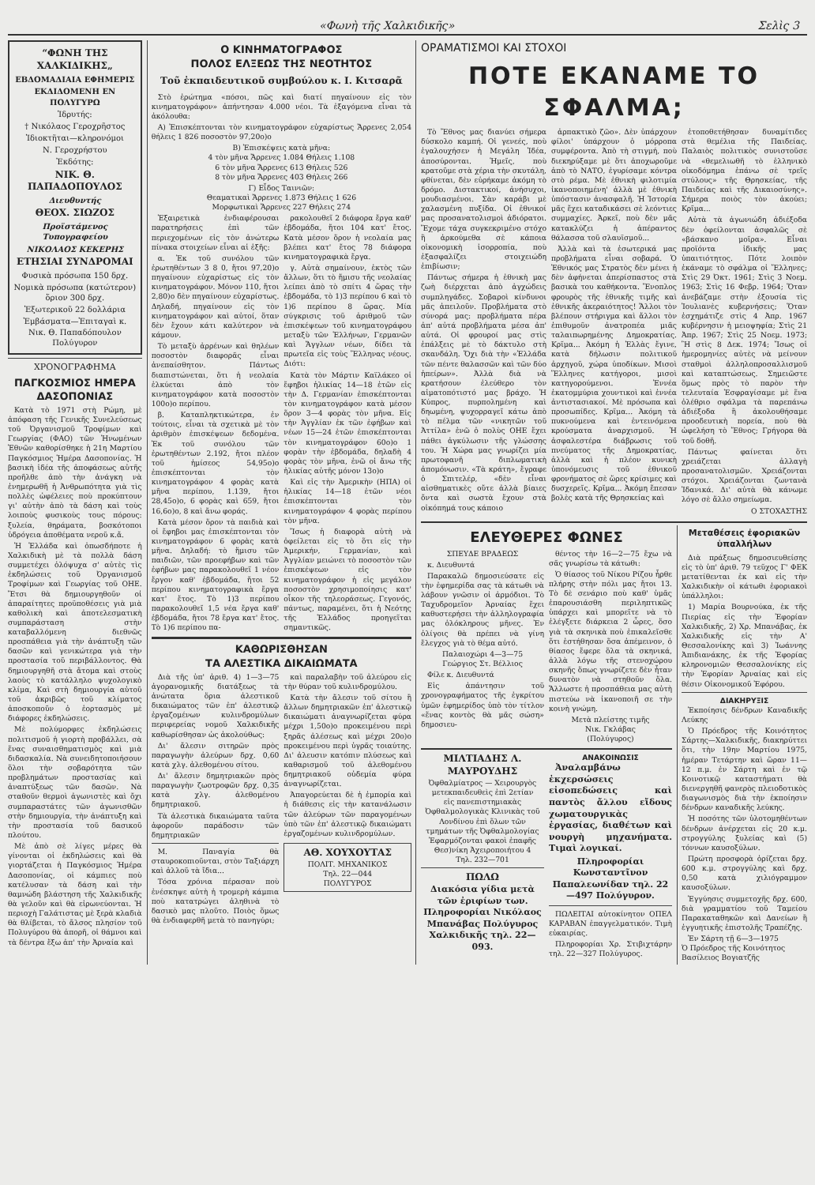«Φωνὴ τῆς Χαλκιδικῆς» Σελὶς 3
“ΦΩΝΗ ΤΗΣ ΧΑΛΚΙΔΙΚΗΣ„
ΕΒΔΟΜΑΔΙΑΙΑ ΕΦΗΜΕΡΙΣ
ΕΚΔΙΔΟΜΕΝΗ ΕΝ ΠΟΛΥΓΥΡΩ
Ἱδρυτής:
† Νικόλαος Γεροχρῆστος
Ἰδιοκτῆται—κληρονόμοι
Ν. Γεροχρήστου
Ἐκδότης:
ΝΙΚ. Θ. ΠΑΠΑΔΟΠΟΥΛΟΣ
Διευθυντής
ΘΕΟΧ. ΣΙΩΖΟΣ
Προϊστάμενος Τυπογραφείου
ΝΙΚΟΛΑΟΣ ΚΕΚΕΡΗΣ
ΕΤΗΣΙΑΙ ΣΥΝΔΡΟΜΑΙ
Φυσικὰ πρόσωπα 150 δρχ.
Νομικὰ πρόσωπα (κατώτερον) ὅριον 300 δρχ.
Ἐξωτερικοῦ 22 δολλάρια
Ἐμβάσματα—Ἐπιταγαὶ κ. Νικ. Θ. Παπαδόπουλον Πολύγυρον
ΧΡΟΝΟΓΡΑΦΗΜΑ
ΠΑΓΚΟΣΜΙΟΣ ΗΜΕΡΑ ΔΑΣΟΠΟΝΙΑΣ
Κατὰ τὸ 1971 στὴ Ρώμη, μὲ ἀπόφαση τῆς Γενικῆς Συνελεύσεως τοῦ Ὀργανισμοῦ Τροφίμων καὶ Γεωργίας (ΦΑΟ) τῶν Ἡνωμένων Ἐθνῶν καθορίσθηκε ἡ 21η Μαρτίου Παγκόσμιος Ἡμέρα Δασοπονίας. Ἡ βασικὴ ἰδέα τῆς ἀποφάσεως αὐτῆς προῆλθε ἀπὸ τὴν ἀνάγκη νὰ ἐνημερωθῆ ἡ Ἀνθρωπότητα γιὰ τὶς πολλὲς ὠφέλειες ποὺ προκύπτουν γι' αὐτὴν ἀπὸ τὰ δάση καὶ τοὺς λοιποὺς φυσικοὺς τους πόρους: ξυλεία, θηράματα, βοσκότοποι ὑδρόγεια ἀποθέματα νεροῦ κ.ἄ.
Ἡ Ἑλλάδα καὶ ὁπωσδήποτε ἡ Χαλκιδικὴ μὲ τὰ πολλὰ δάση συμμετέχει ὁλόψυχα σ' αὐτὲς τὶς ἐκδηλώσεις τοῦ Ὀργανισμοῦ Τροφίμων καὶ Γεωργίας τοῦ ΟΗΕ. Ἔτσι θὰ δημιουργηθοῦν οἱ ἀπαραίτητες προϋποθέσεις γιὰ μιὰ καθολικὴ καὶ ἀποτελεσματικὴ συμπαράσταση στὴν καταβαλλόμενη διεθνῶς προσπάθεια γιὰ τὴν ἀνάπτυξη τῶν δασῶν καὶ γενικώτερα γιὰ τὴν προστασία τοῦ περιβάλλοντος. Θὰ δημιουργηθῆ στὰ ἄτομα καὶ στοὺς λαοὺς τὸ κατάλληλο ψυχολογικὸ κλίμα, Καὶ στὴ δημιουργία αὐτοῦ τοῦ ἀκριβῶς τοῦ κλίματος ἀποσκοποῦν ὁ ἑορτασμὸς μὲ διάφορες ἐκδηλώσεις.
Μὲ πολύμορφες ἐκδηλώσεις πολιτισμοῦ ἡ γιορτὴ προβάλλει, σὰ ἕνας συναισθηματισμὸς καὶ μιὰ διδασκαλία. Νὰ συνειδητοποιήσουν ὅλοι τὴν σοβαρότητα τῶν προβλημάτων προστασίας καὶ ἀναπτύξεως τῶν δασῶν. Νὰ σταθοῦν θερμοὶ ἀγωνιστὲς καὶ ὄχι συμπαραστάτες τῶν ἀγωνισθῶν στὴν δημιουργία, τὴν ἀνάπτυξη καὶ τὴν προστασία τοῦ δασικοῦ πλούτου.
Μὲ ἀπὸ σὲ λίγες μέρες θὰ γίνονται οἱ ἐκδηλώσεις καὶ θὰ γιορτάζεται ἡ Παγκόσμιος Ἡμέρα Δασοπονίας, οἱ κάμπιες ποὺ κατέλυσαν τὰ δάση καὶ τὴν θαμνώδη βλάστηση τῆς Χαλκιδικῆς θὰ γελοῦν καὶ θὰ εἰρωνεύονται. Ἡ περιοχὴ Γαλάτιστας μὲ ξερὰ κλαδιὰ θὰ θλίβεται, τὸ ἄλσος πλησίον τοῦ Πολυγύρου θὰ ἀπορῆ, οἱ θάμνοι καὶ τὰ δέντρα ἔξω ἀπ' τὴν Ἀρναία καὶ
Ο ΚΙΝΗΜΑΤΟΓΡΑΦΟΣ
ΠΟΛΟΣ ΕΛΞΕΩΣ ΤΗΣ ΝΕΟΤΗΤΟΣ
Τοῦ ἐκπαιδευτικοῦ συμβούλου κ. Ι. Κιτσαρᾶ
Στὸ ἐρώτημα «πόσοι, πῶς καὶ διατί πηγαίνουν εἰς τὸν κινηματογράφον» ἀπήντησαν 4.000 νέοι. Τὰ ἐξαγόμενα εἶναι τὰ ἀκόλουθα:
Α) Ἐπισκέπτονται τὸν κινηματογράφον εὐχαρίστως Ἄρρενες 2,054 θήλεις 1 826 ποσοστὸν 97,20ο)ο
Β) Ἐπισκέψεις κατὰ μῆνα:
4 τὸν μῆνα Ἄρρενες 1.084 Θήλεις 1.108
6 τὸν μῆνα Ἄρρενες 613 Θήλεις 526
8 τὸν μῆνα Ἄρρενες 403 Θήλεις 266
Γ) Εἶδος Ταινιῶν:
Θεαματικαὶ Ἄρρενες 1.873 Θήλεις 1 626
Μορφωτικαὶ Ἄρρενες 227 Θήλεις 274
Ἐξαιρετικὰ ἐνδιαφέρουσαι παρατηρήσεις ἐπὶ τῶν περιεχομένων εἰς τὸν ἀνώτερω πίνακα στοιχείων εἶναι αἱ ἑξῆς:
α. Ἐκ τοῦ συνόλου τῶν ἐρωτηθέντων 3 8 0, ἤτοι 97,20)ο πηγαίνουν εὐχαρίστως εἰς τὸν κινηματογράφον. Μόνον 110, ἤτοι 2,80)ο δὲν πηγαίνουν εὐχαρίστως. Δηλαδή, πηγαίνουν εἰς τὸν κινηματογράφον καὶ αὐτοί, ὅταν δὲν ἔχουν κάτι καλύτερον νὰ κάμουν.
Τὸ μεταξὺ ἀρρένων καὶ θηλέων ποσοστὸν διαφορᾶς εἶναι ἀνεπαίσθητον. Πάντως διαπιστώνεται, ὅτι ἡ νεολαία ἑλκύεται ἀπὸ τὸν κινηματογράφον κατὰ ποσοστὸν 100ο)ο περίπου.
β. Καταπληκτικώτερα, ἐν τούτοις, εἶναι τὰ σχετικὰ μὲ τὸν ἀριθμὸν ἐπισκέψεων δεδομένα. Ἐκ τοῦ συνόλου τῶν ἐρωτηθέντων 2.192, ἤτοι πλέον τοῦ ἡμίσεος 54,95ο)ο ἐπισκέπτονται τὸν κινηματογράφον 4 φορὰς κατὰ μῆνα περίπου, 1.139, ἤτοι 28,45ο)ο, 6 φορὰς καὶ 659, ἤτοι 16,6ο)ο, 8 καὶ ἄνω φοράς.
Κατὰ μέσον ὅρον τὰ παιδιὰ καὶ οἱ ἔφηβοι μας ἐπισκέπτονται τὸν κινηματογράφον 6 φορὰς κατὰ μῆνα. Δηλαδή: τὸ ἥμισυ τῶν παιδιῶν, τῶν προεφήβων καὶ τῶν ἐφήβων μας παρακολουθεῖ 1 νέον ἔργον καθ' ἑβδομάδα, ἤτοι 52 περίπου κινηματογραφικὰ ἔργα κατ' ἔτος. Τὸ 1)3 περίπου παρακολουθεῖ 1,5 νέα ἔργα καθ' ἑβδομάδα, ἤτοι 78 ἔργα κατ' ἔτος. Τὸ 1)6 περίπου πα-
ρακολουθεῖ 2 διάφορα ἔργα καθ' ἑβδομάδα, ἤτοι 104 κατ' ἔτος. Κατὰ μέσον ὅρον ἡ νεολαία μας βλέπει κατ' ἔτος 78 διάφορα κινηματογραφικὰ ἔργα.
γ. Αὐτὰ σημαίνουν, ἐκτὸς τῶν ἄλλων, ὅτι τὸ ἥμισυ τῆς νεολαίας λείπει ἀπὸ τὸ σπίτι 4 ὥρας τὴν ἑβδομάδα, τὸ 1)3 περίπου 6 καὶ τὸ 1)6 περίπου 8 ὥρας. Μία σύγκρισις τοῦ ἀριθμοῦ τῶν ἐπισκέψεων τοῦ κινηματογράφου μεταξὺ τῶν Ἑλλήνων, Γερμανῶν καὶ Ἄγγλων νέων, δίδει τὰ πρωτεῖα εἰς τοὺς Ἕλληνας νέους. Διότι:
Κατὰ τὸν Μάρτιν Καϊλάκεο οἱ ἔφηβοι ἡλικίας 14—18 ἐτῶν εἰς τὴν Δ. Γερμανίαν ἐπισκέπτονται τὸν κινηματογράφον κατὰ μέσον ὅρον 3—4 φορὰς τὸν μῆνα. Εἰς τὴν Ἀγγλίαν ἐκ τῶν ἐφήβων καὶ νέων 15—24 ἐτῶν ἐπισκέπτονται τὸν κινηματογράφον 60ο)ο 1 φορὰν τὴν ἑβδομάδα, δηλαδὴ 4 φορὰς τὸν μῆνα, ἐνῶ οἱ ἄνω τῆς ἡλικίας αὐτῆς μόνον 13ο)ο
Καὶ εἰς τὴν Ἀμερικὴν (ΗΠΑ) οἱ ἡλικίας 14—18 ἐτῶν νέοι ἐπισκέπτονται τὸν κινηματογράφον 4 φορὰς περίπου τὸν μῆνα.
Ἴσως ἡ διαφορὰ αὐτὴ νὰ ὀφείλεται εἰς τὸ ὅτι εἰς τὴν Ἀμερικήν, Γερμανίαν, καὶ Ἀγγλίαν μειώνει τὸ ποσοστὸν τῶν ἐπισκέψεων εἰς τὸν κινηματογράφον ἡ εἰς μεγάλον ποσοστὸν χρησιμοποίησις κατ' οἶκον τῆς τηλεοράσεως. Γεγονός, πάντως, παραμένει, ὅτι ἡ Νεότης τῆς Ἑλλάδος προηγεῖται σημαντικῶς.
ΚΑΘΩΡΙΣΘΗΣΑΝ
ΤΑ ΑΛΕΣΤΙΚΑ ΔΙΚΑΙΩΜΑΤΑ
Διὰ τῆς ὑπ' ἀριθ. 4) 1—3—75 ἀγορανομικῆς διατάξεως τὰ ἀνώτατα ὅρια ἀλεστικοῦ δικαιώματος τῶν ἐπ' ἀλεστικῷ ἐργαζομένων κυλινδρομύλων περιφερείας νομοῦ Χαλκιδικῆς καθωρίσθησαν ὡς ἀκολούθως:
Δι' ἄλεσιν σιτηρῶν πρὸς παραγωγὴν ἀλεύρων δρχ. 0,60 κατὰ χλγ. ἀλεθομένου σίτου.
Δι' ἄλεσιν δημητριακῶν πρὸς παραγωγὴν ζωοτροφῶν δρχ. 0,35 κατὰ χλγ. ἀλεθομένου δημητριακοῦ.
Τὰ ἀλεστικὰ δικαιώματα ταῦτα ἀφοροῦν παράδοσιν τῶν δημητριακῶν
Μ. Παναγία θὰ σταυροκοπιοῦνται, στὸν Ταξιάρχη καὶ ἀλλοῦ τὰ ἴδια...
Τόσα χρόνια πέρασαν ποὺ ἐνέσκηψε αὐτὴ ἡ τρομερὴ κάμπια ποὺ κατατρώγει ἀληθινὰ τὸ δασικὸ μας πλοῦτο. Ποιὸς ὅμως θὰ ἐνδιαφερθῆ μετὰ τὸ πανηγύρι;
καὶ παραλαβὴν τοῦ ἀλεύρου εἰς τὴν θύραν τοῦ κυλινδρομύλου.
Κατὰ τὴν ἄλεσιν τοῦ σίτου ἢ ἄλλων δημητριακῶν ἐπ' ἀλεστικῷ δικαιώματι ἀναγνωρίζεται φύρα μέχρι 1,50ο)ο προκειμένου περὶ ξηρᾶς ἀλέσεως καὶ μέχρι 20ο)ο προκειμένου περὶ ὑγρᾶς τοιαύτης. Δι' ἀλευσιν κατόπιν πλύσεως καὶ καθαρισμοῦ τοῦ ἀλεθομένου δημητριακοῦ οὐδεμία φύρα ἀναγνωρίζεται.
Ἀπαγορεύεται δὲ ἡ ἐμπορία καὶ ἡ διάθεσις εἰς τὴν κατανάλωσιν τῶν ἀλεύρων τῶν παραγομένων ὑπὸ τῶν ἐπ' ἀλεστικῷ δικαιώματι ἐργαζομένων κυλινδρομύλων.
ΑΘ. ΧΟΥΧΟΥΤΑΣ
ΠΟΛΙΤ. ΜΗΧΑΝΙΚΟΣ
Τηλ. 22—044
ΠΟΛΥΓΥΡΟΣ
ΟΡΑΜΑΤΙΣΜΟΙ ΚΑΙ ΣΤΟΧΟΙ
ΠΟΤΕ ΕΚΑΝΑΜΕ ΤΟ ΣΦΑΛΜΑ;
Τὸ Ἔθνος μας διανύει σήμερα δύσκολο καμπή. Οἱ γενεές, ποὺ ἐγαλουχήσεν ἡ Μεγάλη Ἰδέα, ἀποσύρονται. Ἡμεῖς, ποὺ κρατοῦμε στὰ χέρια τὴν σκυτάλη, φθίνεται, δὲν εὑρήκαμε ἀκόμη τὸ δρόμο. Διστακτικοί, ἀνήσυχοι, μουδιασμένοι. Σὰν καράβι μὲ χαλασμένη πυξίδα. Οἱ ἐθνικοί μας προσανατολισμοὶ ἀδιόρατοι. Ἔχομε τάχα συγκεκριμένο στόχο ἢ ἀρκούμεθα σὲ κάποια οἰκονομικὴ ἰσορροπία, ποὺ ἐξασφαλίζει στοιχειώδη ἐπιβίωσιν;
Πάντως σήμερα ἡ ἐθνικὴ μας ζωὴ διέρχεται ἀπὸ ἀγχώδεις συμπληγάδες. Σοβαροὶ κίνδυνοι μᾶς ἀπειλοῦν. Προβλήματα στὸ σύνορά μας: προβλήματα πέρα ἀπ' αὐτά προβλήματα μέσα ἀπ' αὐτά. Οἱ φρουροί μας στὶς ἐπάλξεις μὲ τὸ δάκτυλο στὴ σκανδάλη. Ὄχι διὰ τὴν «Ἑλλάδα τῶν πέντε θαλασσῶν καὶ τῶν δύο ἠπείρων». Ἀλλὰ διὰ νὰ κρατήσουν ἐλεύθερο τὸν αἱματοπότιστό μας βράχο. Ἡ Κύπρος, πυρπολημένη καὶ δηωμένη, ψυχορραγεῖ κάτω ἀπὸ τὸ πέλμα τῶν «νικητῶν τοῦ Ἀττίλα» ἐνῶ ὁ πολὺς ΟΗΕ ἔχει πάθει ἀγκύλωσιν τῆς γλώσσης του. Ἡ Χώρα μας γνωρίζει μία πρωτοφανῆ διπλωματικὴ ἀπομόνωσιν. «Τὰ κράτη», ἔγραφε ὁ Σπιτελέρ, «δὲν εἶναι αἰσθηματικὲς οὔτε ἀλλὰ βίαιες ὄντα καὶ σωστὰ ἔχουν στὰ οἰκόπημά τους κάποιο
ἁρπακτικὸ ζῶο». Δὲν ὑπάρχουν φίλοι' ὑπάρχουν ὁ μόρροπα συμφέροντα. Ἀπὸ τὴ στιγμή, ποὺ διεκηρύξαμε μὲ ὅτι ἀποχωροῦμε ἀπὸ τὸ ΝΑΤΟ, ἐγυρίσαμε κόντρα στὸ ρέμα. Μὲ ἐθνικὴ φιλοτιμία ἱκανοποιημένη' ἀλλὰ μὲ ἐθνικὴ ὑπόστασιν ἀνασφαλῆ. Ἡ Ἱστορία μᾶς ἔχει καταδικάσει σὲ λεόντιες συμμαχίες. Ἀρκεῖ, ποὺ δὲν μᾶς κατακλύζει ἡ ἀπέραντος θάλασσα τοῦ σλαυϊσμοῦ...
Ἀλλὰ καὶ τὰ ἐσωτερικά μας προβλήματα εἶναι σοβαρά. Ὁ Ἐθνικός μας Στρατὸς δὲν μένει ἡ δὲν ἀφήνεται ἀπερίσπαστος στὰ βασικὰ του καθήκοντα. Ἔνοπλος φρουρὸς τῆς ἐθνικῆς τιμῆς καὶ ἐθνικῆς ἀκεραιότητος! Ἄλλοι τὸν βλέπουν στήριγμα καὶ ἄλλοι τὸν ἐπιθυμοῦν ἀνατροπέα μιᾶς ταλαιπωρημένης Δημοκρατίας. Κρῖμα... Ἀκόμη ἡ Ἑλλὰς ἔγινε, κατὰ δήλωσιν πολιτικοῦ ἀρχηγοῦ, χώρα ὑποδίκων. Μισοὶ Ἕλληνες κατήγοροι, μισοὶ κατηγορούμενοι. Ἐννέα ἑκατομμύρια χουντικοὶ καὶ ἐννέα ἀντιστασιακοί. Μὲ πρόσωπα καὶ προσωπίδες. Κρῖμα... Ἀκόμη τὰ πυκνούμενα καὶ ἐντεινόμενα κρούσματα ἀναρχισμοῦ. Ἡ ἀσφαλεστέρα διάβρωσις τοῦ πνεύματος τῆς Δημοκρατίας, ἀλλὰ καὶ ἡ πλέον κυνικὴ ὑπονόμευσις τοῦ ἐθνικοῦ φρονήματος σὲ ὥρες κρίσιμες καὶ δυσχερεῖς. Κρῖμα... Ἀκόμη ἔπεσαν βολὲς κατὰ τῆς Θρησκείας καὶ
ἐτοποθετήθησαν δυναμίτιδες στὰ θεμέλια τῆς Παιδείας. Παλαιὸς πολιτικὸς συνιστοῦσε νὰ «θεμελιωθῆ τὸ ἑλληνικὸ οἰκοδόμημα ἐπάνω σὲ τρεῖς στύλους» τῆς Θρησκείας, τῆς Παιδείας καὶ τῆς Δικαιοσύνης». Σήμερα ποιὸς τὸν ἀκούει; Κρῖμα...
Αὐτὰ τὰ ἀγωνιώδη ἀδιέξοδα δὲν ὀφείλονται ἀσφαλῶς σὲ «βάσκανο μοῖρα». Εἶναι προϊόντα ἰδικῆς μας ὑπαιτιότητος. Πότε λοιπὸν ἐκάναμε τὸ σφάλμα οἱ Ἕλληνες; Στὶς 29 Ὀκτ. 1961; Στὶς 3 Νοεμ. 1963; Στὶς 16 Φεβρ. 1964; Ὅταν ἀνεβάζαμε στὴν ἐξουσία τὶς Ἰουλιανὲς κυβερνήσεις; Ὅταν ἐσχημάτιζε στὶς 4 Ἀπρ. 1967 κυβέρνησιν ἡ μειοψηφία; Στὶς 21 Ἀπρ. 1967; Στὶς 25 Νοεμ. 1973; Ἢ στὶς 8 Δεκ. 1974; Ἴσως οἱ ἡμερομηνίες αὐτὲς νὰ μείνουν σταθμοὶ ἀλληλοπροσαλλισμοῦ καὶ καταπτώσεως. Σημειῶστε ὅμως πρὸς τὸ παρὸν τὴν τελευταία Ἐσφραγίσαμε μὲ ἕνα ὀλέθριο σφάλμα τὰ παρεπάνω ἀδιέξοδα ἢ ἀκολουθήσαμε προοδευτικὴ πορεία, ποὺ θὰ ὠφελήση τὸ Ἔθνος; Γρήγορα θὰ τοῦ δοθῆ.
Πάντως φαίνεται ὅτι χρειάζεται ἀλλαγὴ προσανατολισμῶν. Χρειάζονται στόχοι. Χρειάζονται ζωντανὰ Ἰδανικά. Δι' αὐτὰ θὰ κάνωμε λόγο σὲ ἄλλο σημείωμα.
Ο ΣΤΟΧΑΣΤΗΣ
ΕΛΕΥΘΕΡΕΣ ΦΩΝΕΣ
ΣΠΕΥΔΕ ΒΡΑΔΕΩΣ
κ. Διευθυντά
Παρακαλῶ δημοσιεύσατε εἰς τὴν ἐφημερίδα σας τὰ κάτωθι νὰ λάβουν γνῶσιν οἱ ἁρμόδιοι. Τὸ Ταχυδρομεῖον Ἀρναίας ἔχει καθυστερήσει τὴν ἀλληλογραφία μας ὁλόκληρους μῆνες. Ἐν ὀλίγοις θὰ πρέπει νὰ γίνη ἔλεγχος γιὰ τὸ θέμα αὐτό.
Παλαιοχώρι 4—3—75
Γεώργιος Στ. Βέλλιος
Φίλε κ. Διευθυντά
Εἰς ἀπάντησιν τοῦ χρονογραφήματος τῆς ἐγκρίτου ὑμῶν ἐφημερίδος ὑπὸ τὸν τίτλον «ἕνας κοντὸς θὰ μᾶς σώση» δημοσιευ-
θέντος τὴν 16—2—75 ἔχω νὰ σᾶς γνωρίσω τὰ κάτωθι:
Ὁ θίασος τοῦ Νίκου Ρίζου ἦρθε πλήρης στὴν πόλι μας ἤτοι 13. Τὸ δὲ σενάριο ποὺ καθ' ὑμᾶς ἐπαρουσιάσθη περιληπτικῶς ὑπάρχει καὶ μπορεῖτε νὰ τὸ ἐλέγξετε διάρκεια 2 ὧρες, ὅσο γιὰ τὰ σκηνικὰ ποὺ ἐπικαλεῖσθε ὅτι ἐστήθησαν ὅσα ἀπέμεινον, ὁ θίασος ἔφερε ὅλα τὰ σκηνικά, ἀλλὰ λόγω τῆς στενοχώρου σκηνῆς ὅπως γνωρίζετε δὲν ἦταν δυνατὸν νὰ στηθοῦν ὅλα. Ἄλλωστε ἡ προσπάθεια μας αὐτὴ πιστεύω νὰ ἱκανοποιῆ σε τὴν κοινὴ γνώμη.
Μετὰ πλείστης τιμῆς
Νικ. Γκλάβας
(Πολύγυρος)
ΜΙΛΤΙΑΔΗΣ Λ. ΜΑΥΡΟΥΔΗΣ
Ὀφθαλμίατρος — Χειρουργὸς
μετεκπαιδευθεὶς ἐπὶ 2ετίαν
εἰς πανεπιστημιακὰς Ὀφθαλμολογικὰς Κλινικὰς τοῦ Λονδίνου ἐπὶ ὅλων τῶν τμημάτων τῆς Ὀφθαλμολογίας
Ἐφαρμόζονται φακοὶ ἐπαφῆς
Θεσ)νίκη Ἀχειροποιήτου 4
Τηλ. 232—701
ΠΩΛΩ
Διακόσια γίδια μετὰ τῶν ἐριφίων των. Πληροφορίαι Νικόλαος Μπανάβας Πολύγυρος Χαλκιδικῆς τηλ. 22—093.
ΑΝΑΚΟΙΝΩΣΙΣ
Ἀναλαμβάνω ἐκχερσώσεις εἰσοπεδώσεις καὶ παντὸς ἄλλου εἴδους χωματουργικὰς ἐργασίας, διαθέτων καὶ νουργὴ μηχανήματα. Τιμαὶ λογικαί.
Πληροφορίαι Κωνσταντῖνον Παπαλεωνίδαν τηλ. 22—497 Πολύγυρον.
ΠΩΛΕΙΤΑΙ αὐτοκίνητον ΟΠΕΛ ΚΑΡΑΒΑΝ ἐπαγγελματικόν. Τιμὴ εὐκαιρίας.
Πληροφορίαι Χρ. Στιβιχτάρην τηλ. 22—327 Πολύγυρος.
Μεταθέσεις ἐφοριακῶν ὑπαλλήλων
Διὰ πράξεως δημοσιευθείσης εἰς τὸ ὑπ' ἀριθ. 79 τεῦχος Γ' ΦΕΚ μετατίθενται ἐκ καὶ εἰς τὴν Χαλκιδικὴν οἱ κάτωθι ἐφοριακοὶ ὑπάλληλοι:
1) Μαρία Βουρνούκα, ἐκ τῆς Πιερίας εἰς τὴν Ἐφορίαν Χαλκιδικῆς, 2) Χρ. Μπανάβας, ἐκ Χαλκιδικῆς εἰς τὴν Α' Θεσσαλονίκης καὶ 3) Ἰωάννης Ἀπιδιανάκης, ἐκ τῆς Ἐφορίας κληρονομιῶν Θεσσαλονίκης εἰς τὴν Ἐφορίαν Ἀρναίας καὶ εἰς θέσιν Οἰκονομικοῦ Ἐφόρου.
ΔΙΑΚΗΡΥΞΙΣ
Ἐκποίησις δένδρων Καναδικῆς Λεύκης
Ὁ Πρόεδρος τῆς Κοινότητος Σάρτης—Χαλκιδικῆς, διακηρύττει ὅτι, τὴν 19ην Μαρτίου 1975, ἡμέραν Τετάρτην καὶ ὥραν 11—12 π.μ. ἐν Σάρτη καὶ ἐν τῷ Κοινοτικῷ καταστήματι θὰ διενεργηθῆ φανερὸς πλειοδοτικὸς διαγωνισμὸς διὰ τὴν ἐκποίησιν δένδρων καναδικῆς λεύκης.
Ἡ ποσότης τῶν ὑλοτομηθέντων δένδρων ἀνέρχεται εἰς 20 κ.μ. στρογγύλης ξυλείας καὶ (5) τόννων καυσοξύλων.
Πρώτη προσφορὰ ὁρίζεται δρχ. 600 κ.μ. στρογγύλης καὶ δρχ. 0,50 κατὰ χιλιόγραμμον καυσοξύλων.
Ἐγγύησις συμμετοχῆς δρχ. 600, διὰ γραμματίου τοῦ Ταμείου Παρακαταθηκῶν καὶ Δανείων ἢ ἐγγυητικῆς ἐπιστολῆς Τραπέζης.
Ἐν Σάρτη τῇ 6—3—1975
Ὁ Πρόεδρος τῆς Κοινότητος
Βασίλειος Βογιατζῆς